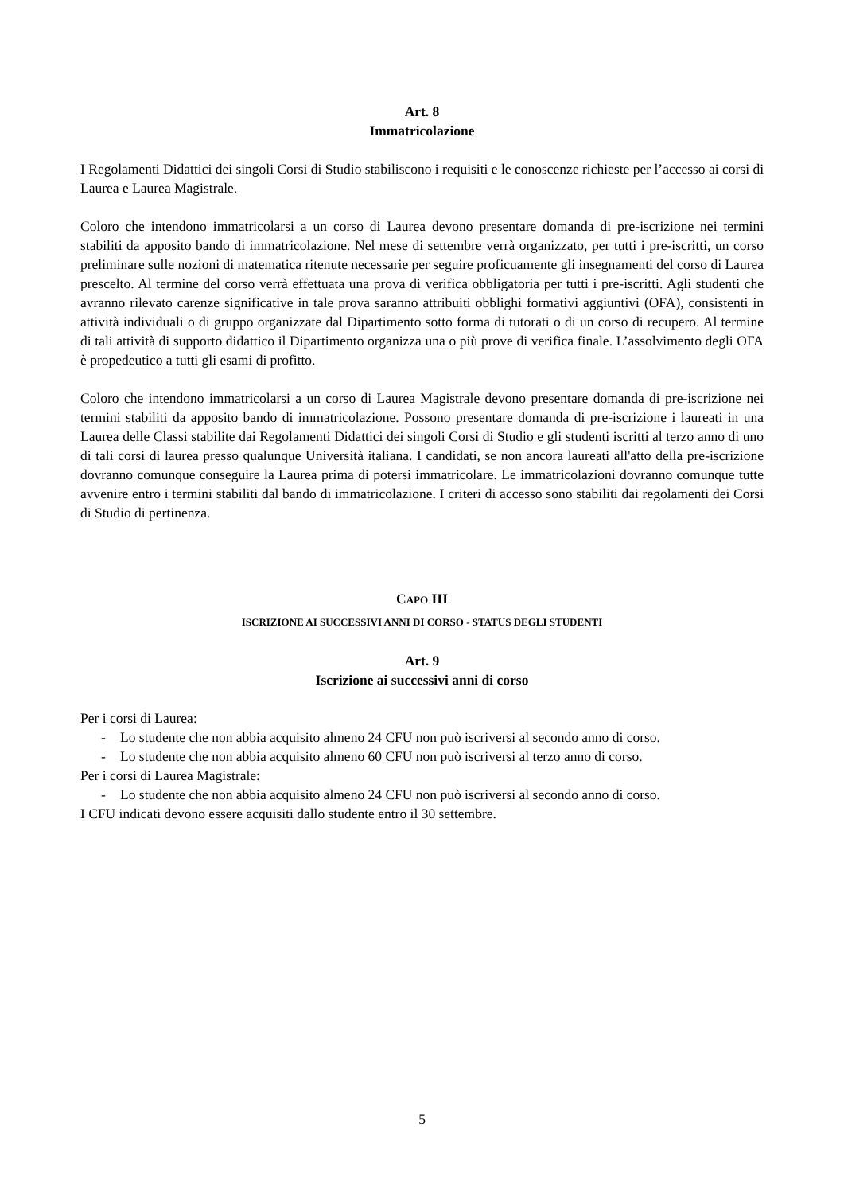Art. 8
Immatricolazione
I Regolamenti Didattici dei singoli Corsi di Studio stabiliscono i requisiti e le conoscenze richieste per l’accesso ai corsi di Laurea e Laurea Magistrale.
Coloro che intendono immatricolarsi a un corso di Laurea devono presentare domanda di pre-iscrizione nei termini stabiliti da apposito bando di immatricolazione. Nel mese di settembre verrà organizzato, per tutti i pre-iscritti, un corso preliminare sulle nozioni di matematica ritenute necessarie per seguire proficuamente gli insegnamenti del corso di Laurea prescelto. Al termine del corso verrà effettuata una prova di verifica obbligatoria per tutti i pre-iscritti. Agli studenti che avranno rilevato carenze significative in tale prova saranno attribuiti obblighi formativi aggiuntivi (OFA), consistenti in attività individuali o di gruppo organizzate dal Dipartimento sotto forma di tutorati o di un corso di recupero. Al termine di tali attività di supporto didattico il Dipartimento organizza una o più prove di verifica finale. L’assolvimento degli OFA è propedeutico a tutti gli esami di profitto.
Coloro che intendono immatricolarsi a un corso di Laurea Magistrale devono presentare domanda di pre-iscrizione nei termini stabiliti da apposito bando di immatricolazione. Possono presentare domanda di pre-iscrizione i laureati in una Laurea delle Classi stabilite dai Regolamenti Didattici dei singoli Corsi di Studio e gli studenti iscritti al terzo anno di uno di tali corsi di laurea presso qualunque Università italiana. I candidati, se non ancora laureati all'atto della pre-iscrizione dovranno comunque conseguire la Laurea prima di potersi immatricolare. Le immatricolazioni dovranno comunque tutte avvenire entro i termini stabiliti dal bando di immatricolazione. I criteri di accesso sono stabiliti dai regolamenti dei Corsi di Studio di pertinenza.
CAPO III
ISCRIZIONE AI SUCCESSIVI ANNI DI CORSO - STATUS DEGLI STUDENTI
Art. 9
Iscrizione ai successivi anni di corso
Per i corsi di Laurea:
- Lo studente che non abbia acquisito almeno 24 CFU non può iscriversi al secondo anno di corso.
- Lo studente che non abbia acquisito almeno 60 CFU non può iscriversi al terzo anno di corso.
Per i corsi di Laurea Magistrale:
- Lo studente che non abbia acquisito almeno 24 CFU non può iscriversi al secondo anno di corso.
I CFU indicati devono essere acquisiti dallo studente entro il 30 settembre.
5